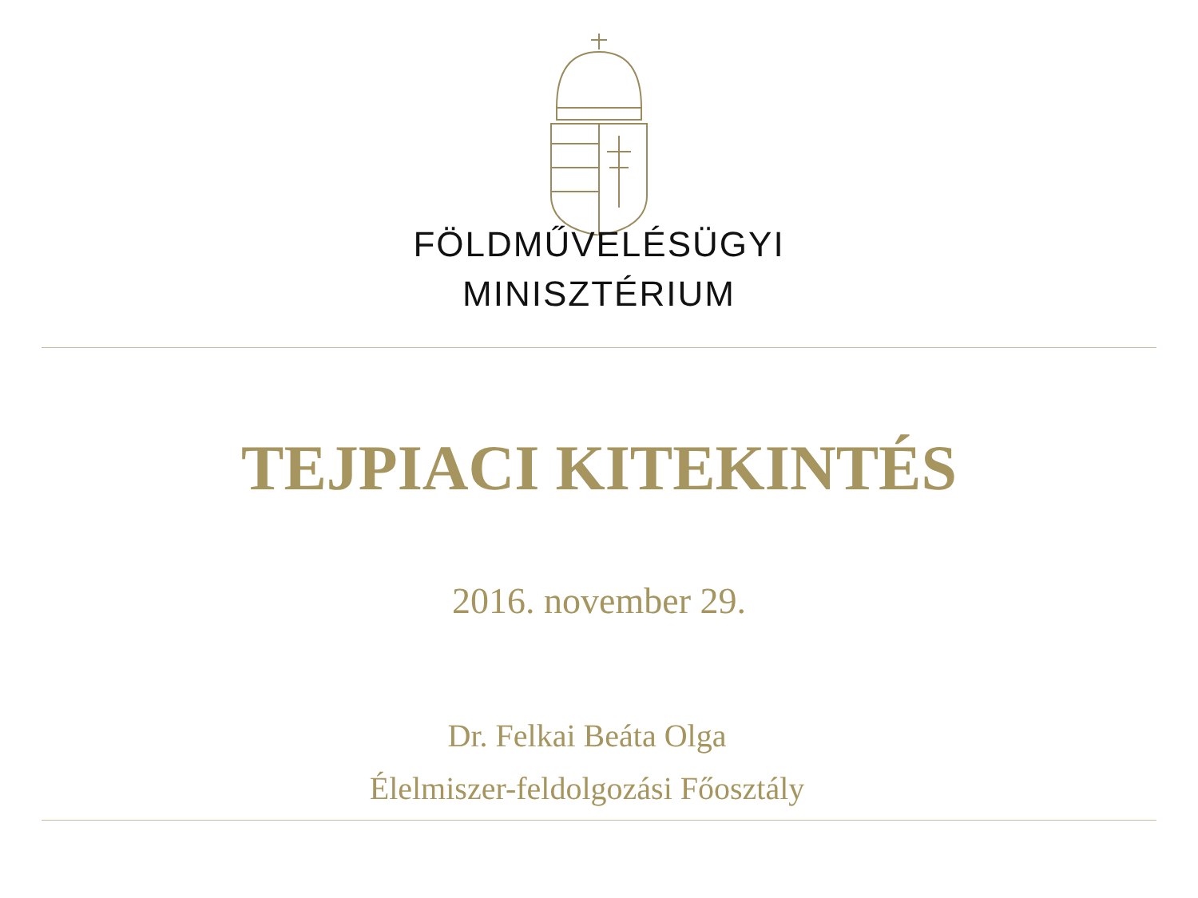FÖLDMŰVELÉSÜGYI
MINISZTÉRIUM
TEJPIACI KITEKINTÉS
2016. november 29.
Dr. Felkai Beáta Olga
Élelmiszer-feldolgozási Főosztály